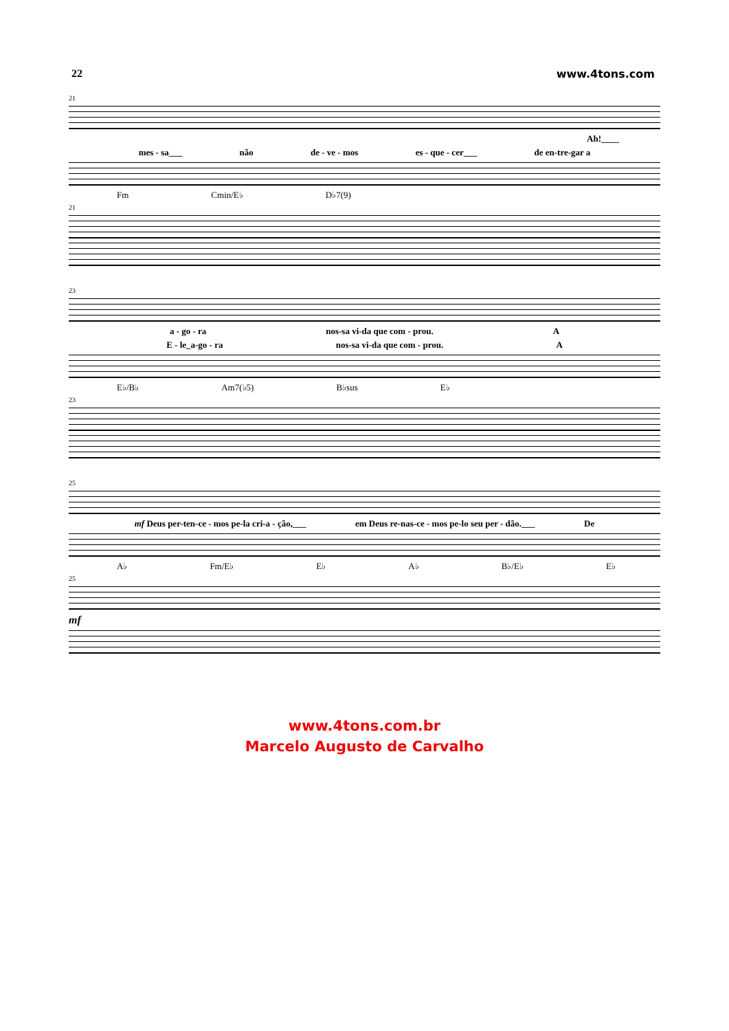22 www.4tons.com
21
Ah!____
mes - sa___ não de - ve - mos es - que - cer___ de en-tre-gar a
Fm Cmin/E♭ D♭7(9)
21
23
a - go - ra nos-sa vi-da que com - prou. A
E - le_a-go - ra nos-sa vi-da que com - prou. A
E♭/B♭ Am7(♭5) B♭sus E♭
23
25
mf Deus per-ten-ce - mos pe-la cri-a - ção,___ em Deus re-nas-ce - mos pe-lo seu per - dão.___ De
A♭ Fm/E♭ E♭ A♭ B♭/E♭ E♭
25
mf
www.4tons.com.br
Marcelo Augusto de Carvalho